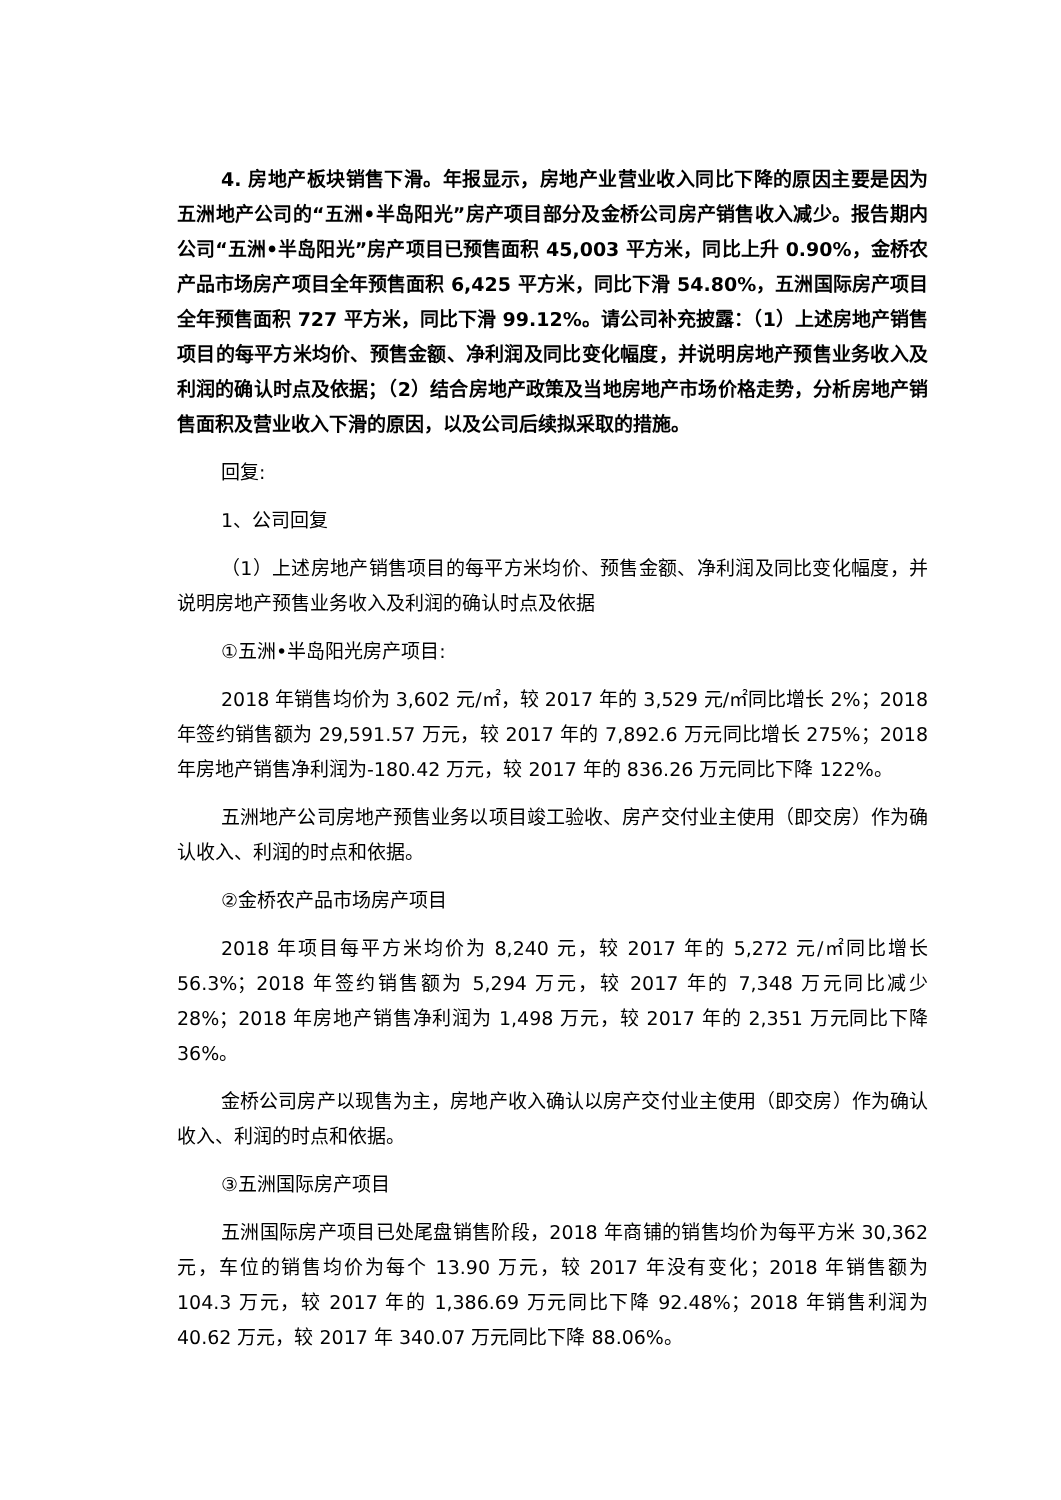4. 房地产板块销售下滑。年报显示，房地产业营业收入同比下降的原因主要是因为五洲地产公司的“五洲•半岛阳光”房产项目部分及金桥公司房产销售收入减少。报告期内公司“五洲•半岛阳光”房产项目已预售面积 45,003 平方米，同比上升 0.90%，金桥农产品市场房产项目全年预售面积 6,425 平方米，同比下滑 54.80%，五洲国际房产项目全年预售面积 727 平方米，同比下滑 99.12%。请公司补充披露：（1）上述房地产销售项目的每平方米均价、预售金额、净利润及同比变化幅度，并说明房地产预售业务收入及利润的确认时点及依据；（2）结合房地产政策及当地房地产市场价格走势，分析房地产销售面积及营业收入下滑的原因，以及公司后续拟采取的措施。
回复:
1、公司回复
（1）上述房地产销售项目的每平方米均价、预售金额、净利润及同比变化幅度，并说明房地产预售业务收入及利润的确认时点及依据
①五洲•半岛阳光房产项目:
2018 年销售均价为 3,602 元/㎡，较 2017 年的 3,529 元/㎡同比增长 2%；2018 年签约销售额为 29,591.57 万元，较 2017 年的 7,892.6 万元同比增长 275%；2018 年房地产销售净利润为-180.42 万元，较 2017 年的 836.26 万元同比下降 122%。
五洲地产公司房地产预售业务以项目竣工验收、房产交付业主使用（即交房）作为确认收入、利润的时点和依据。
②金桥农产品市场房产项目
2018 年项目每平方米均价为 8,240 元，较 2017 年的 5,272 元/㎡同比增长 56.3%；2018 年签约销售额为 5,294 万元，较 2017 年的 7,348 万元同比减少 28%；2018 年房地产销售净利润为 1,498 万元，较 2017 年的 2,351 万元同比下降 36%。
金桥公司房产以现售为主，房地产收入确认以房产交付业主使用（即交房）作为确认收入、利润的时点和依据。
③五洲国际房产项目
五洲国际房产项目已处尾盘销售阶段，2018 年商铺的销售均价为每平方米 30,362 元，车位的销售均价为每个 13.90 万元，较 2017 年没有变化；2018 年销售额为 104.3 万元，较 2017 年的 1,386.69 万元同比下降 92.48%；2018 年销售利润为 40.62 万元，较 2017 年 340.07 万元同比下降 88.06%。